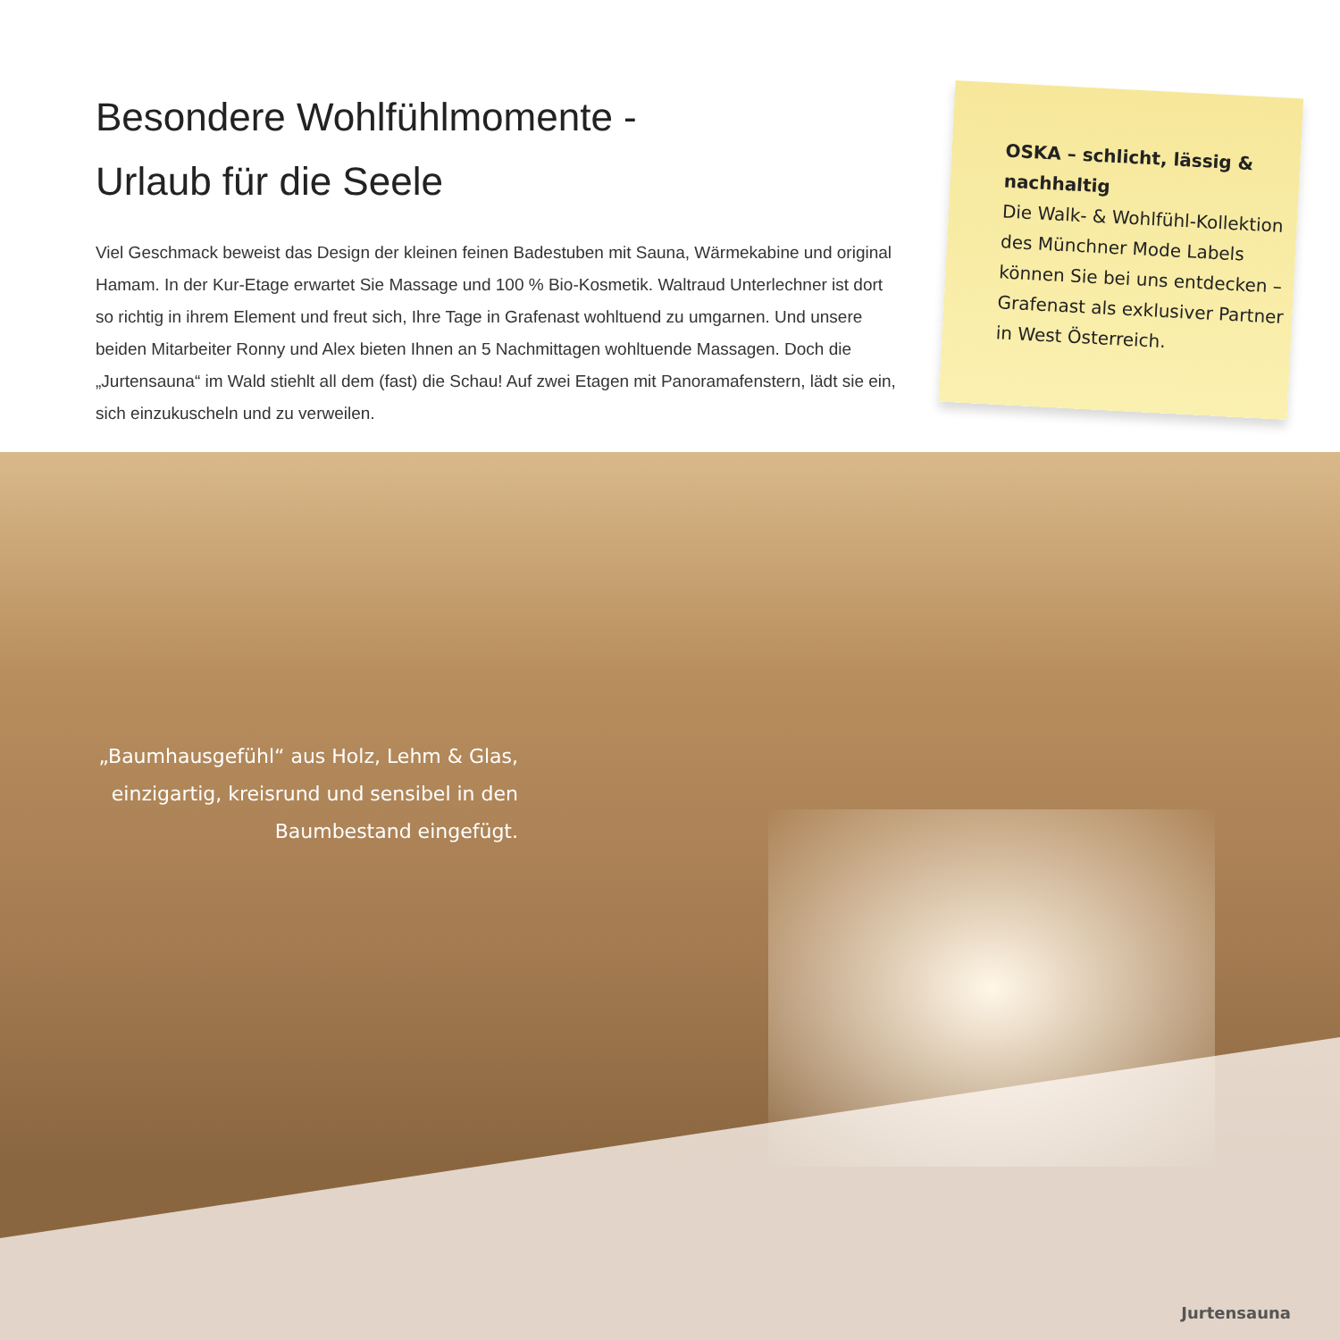Besondere Wohlfühlmomente -
Urlaub für die Seele
Viel Geschmack beweist das Design der kleinen feinen Badestuben mit Sauna, Wärmekabine und original Hamam. In der Kur-Etage erwartet Sie Massage und 100 % Bio-Kosmetik. Waltraud Unterlechner ist dort so richtig in ihrem Element und freut sich, Ihre Tage in Grafenast wohl­tuend zu umgarnen. Und unsere beiden Mitarbeiter Ronny und Alex bieten Ihnen an 5 Nach­mittagen wohltuende Massagen. Doch die „Jurtensauna“ im Wald stiehlt all dem (fast) die Schau! Auf zwei Etagen mit Panoramafenstern, lädt sie ein, sich einzukuscheln und zu verweilen.
OSKA – schlicht, lässig & nachhaltig
Die Walk- & Wohlfühl-Kollektion des Münchner Mode Labels können Sie bei uns entdecken – Grafenast als exklusiver Partner in West Österreich.
„Baumhausgefühl“ aus Holz, Lehm & Glas, einzigartig, kreisrund und sensibel in den Baumbestand eingefügt.
Jurtensauna